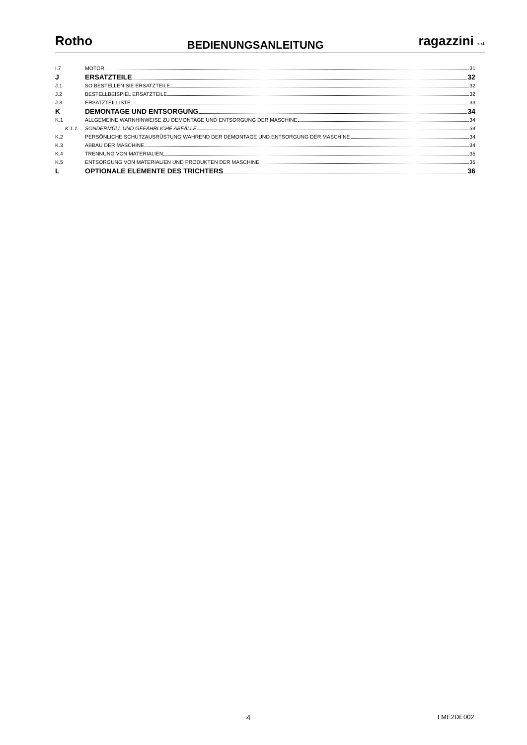Rotho BEDIENUNGSANLEITUNG ragazzini s.r.l.
I.7 MOTOR 31
J ERSATZTEILE 32
J.1 SO BESTELLEN SIE ERSATZTEILE 32
J.2 BESTELLBEISPIEL ERSATZTEILE 32
J.3 ERSATZTEILLISTE 33
K DEMONTAGE UND ENTSORGUNG 34
K.1 ALLGEMEINE WARNHINWEISE ZU DEMONTAGE UND ENTSORGUNG DER MASCHINE 34
K.1.1 SONDERMÜLL UND GEFÄHRLICHE ABFÄLLE 34
K.2 PERSÖNLICHE SCHUTZAUSRÜSTUNG WÄHREND DER DEMONTAGE UND ENTSORGUNG DER MASCHINE 34
K.3 ABBAU DER MASCHINE 34
K.4 TRENNUNG VON MATERIALIEN 35
K.5 ENTSORGUNG VON MATERIALIEN UND PRODUKTEN DER MASCHINE 35
L OPTIONALE ELEMENTE DES TRICHTERS 36
4 LME2DE002